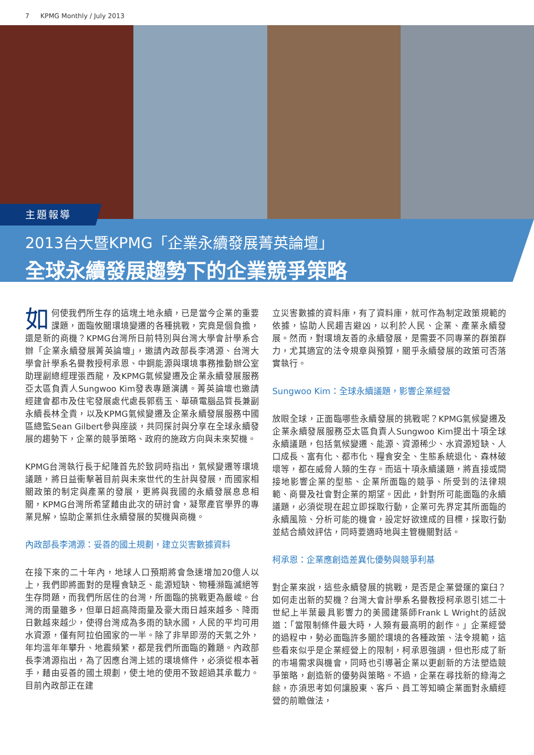7 KPMG Monthly / July 2013
主題報導
2013台大暨KPMG「企業永續發展菁英論壇」
全球永續發展趨勢下的企業競爭策略
如何使我們所生存的這塊土地永續，已是當今企業的重要課題，面臨攸關環境變遷的各種挑戰，究竟是個負擔，還是新的商機？KPMG台灣所日前特別與台灣大學會計學系合辦「企業永續發展菁英論壇」，邀請內政部長李鴻源、台灣大學會計學系名譽教授柯承恩、中鋼能源與環境事務推動辦公室助理副總經理張西龍，及KPMG氣候變遷及企業永續發展服務亞太區負責人Sungwoo Kim發表專題演講。菁英論壇也邀請經建會都市及住宅發展處代處長郭翡玉、華碩電腦品質長兼副永續長林全貴，以及KPMG氣候變遷及企業永續發展服務中國區總監Sean Gilbert參與座談，共同探討與分享在全球永續發展的趨勢下，企業的競爭策略、政府的施政方向與未來契機。
KPMG台灣執行長于紀隆首先於致詞時指出，氣候變遷等環境議題，將日益衝擊著目前與未來世代的生計與發展，而國家相關政策的制定與產業的發展，更將與我國的永續發展息息相關，KPMG台灣所希望藉由此次的研討會，凝聚產官學界的專業見解，協助企業抓住永續發展的契機與商機。
內政部長李鴻源：妥善的國土規劃，建立災害數據資料
在接下來的二十年內，地球人口預期將會急速增加20億人以上，我們即將面對的是糧食缺乏、能源短缺、物種瀕臨滅絕等生存問題，而我們所居住的台灣，所面臨的挑戰更為嚴峻。台灣的雨量雖多，但單日超高降雨量及豪大雨日越來越多、降雨日數越來越少，使得台灣成為多雨的缺水國，人民的平均可用水資源，僅有阿拉伯國家的一半。除了非旱即澇的天氣之外，年均溫年年攀升、地震頻繁，都是我們所面臨的難題。內政部長李鴻源指出，為了因應台灣上述的環境條件，必須從根本著手，藉由妥善的國土規劃，使土地的使用不致超過其承載力。目前內政部正在建
立災害數據的資料庫，有了資料庫，就可作為制定政策規範的依據，協助人民趨吉避凶，以利於人民、企業、產業永續發展。然而，對環境友善的永續發展，是需要不同專業的群策群力，尤其適宜的法令規章與預算，關乎永續發展的政策可否落實執行。
Sungwoo Kim：全球永續議題，影響企業經營
放眼全球，正面臨哪些永續發展的挑戰呢？KPMG氣候變遷及企業永續發展服務亞太區負責人Sungwoo Kim提出十項全球永續議題，包括氣候變遷、能源、資源稀少、水資源短缺、人口成長、富有化、都市化、糧食安全、生態系統退化、森林破壞等，都在威脅人類的生存。而這十項永續議題，將直接或間接地影響企業的型態、企業所面臨的競爭、所受到的法律規範、商譽及社會對企業的期望。因此，針對所可能面臨的永續議題，必須從現在起立即採取行動，企業可先界定其所面臨的永續風險、分析可能的機會，設定好欲達成的目標，採取行動並結合績效評估，同時要適時地與主管機關對話。
柯承恩：企業應創造差異化優勢與競爭利基
對企業來說，這些永續發展的挑戰，是否是企業營運的窠臼？如何走出新的契機？台灣大會計學系名譽教授柯承恩引述二十世紀上半葉最具影響力的美國建築師Frank L Wright的話說道：「當限制條件最大時，人類有最高明的創作。」企業經營的過程中，勢必面臨許多關於環境的各種政策、法令規範，這些看來似乎是企業經營上的限制，柯承恩強調，但也形成了新的市場需求與機會，同時也引導著企業以更創新的方法塑造競爭策略，創造新的優勢與策略。不過，企業在尋找新的綠海之餘，亦須思考如何讓股東、客戶、員工等知曉企業面對永續經營的前瞻做法，